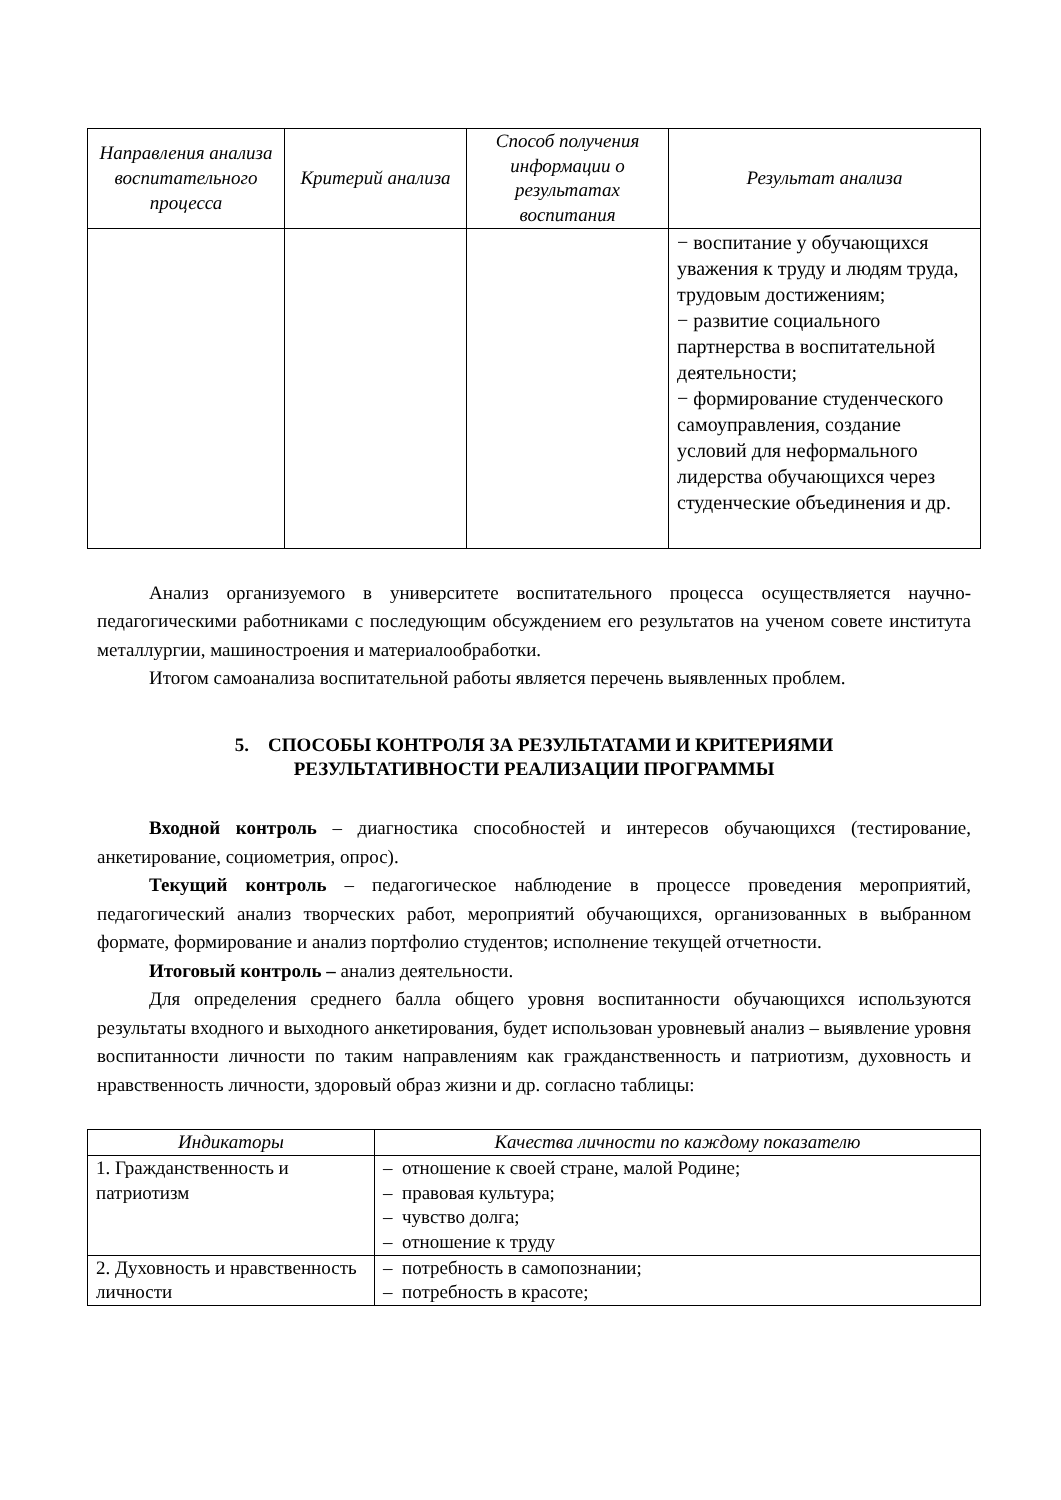| Направления анализа воспитательного процесса | Критерий анализа | Способ получения информации о результатах воспитания | Результат анализа |
| --- | --- | --- | --- |
| | | | − воспитание у обучающихся уважения к труду и людям труда, трудовым достижениям; − развитие социального партнерства в воспитательной деятельности; − формирование студенческого самоуправления, создание условий для неформального лидерства обучающихся через студенческие объединения и др. |
Анализ организуемого в университете воспитательного процесса осуществляется научно-педагогическими работниками с последующим обсуждением его результатов на ученом совете института металлургии, машиностроения и материалообработки.
Итогом самоанализа воспитательной работы является перечень выявленных проблем.
5. СПОСОБЫ КОНТРОЛЯ ЗА РЕЗУЛЬТАТАМИ И КРИТЕРИЯМИ
РЕЗУЛЬТАТИВНОСТИ РЕАЛИЗАЦИИ ПРОГРАММЫ
Входной контроль – диагностика способностей и интересов обучающихся (тестирование, анкетирование, социометрия, опрос).
Текущий контроль – педагогическое наблюдение в процессе проведения мероприятий, педагогический анализ творческих работ, мероприятий обучающихся, организованных в выбранном формате, формирование и анализ портфолио студентов; исполнение текущей отчетности.
Итоговый контроль – анализ деятельности.
Для определения среднего балла общего уровня воспитанности обучающихся используются результаты входного и выходного анкетирования, будет использован уровневый анализ – выявление уровня воспитанности личности по таким направлениям как гражданственность и патриотизм, духовность и нравственность личности, здоровый образ жизни и др. согласно таблицы:
| Индикаторы | Качества личности по каждому показателю |
| --- | --- |
| 1. Гражданственность и патриотизм | – отношение к своей стране, малой Родине; – правовая культура; – чувство долга; – отношение к труду |
| 2. Духовность и нравственность личности | – потребность в самопознании; – потребность в красоте; |